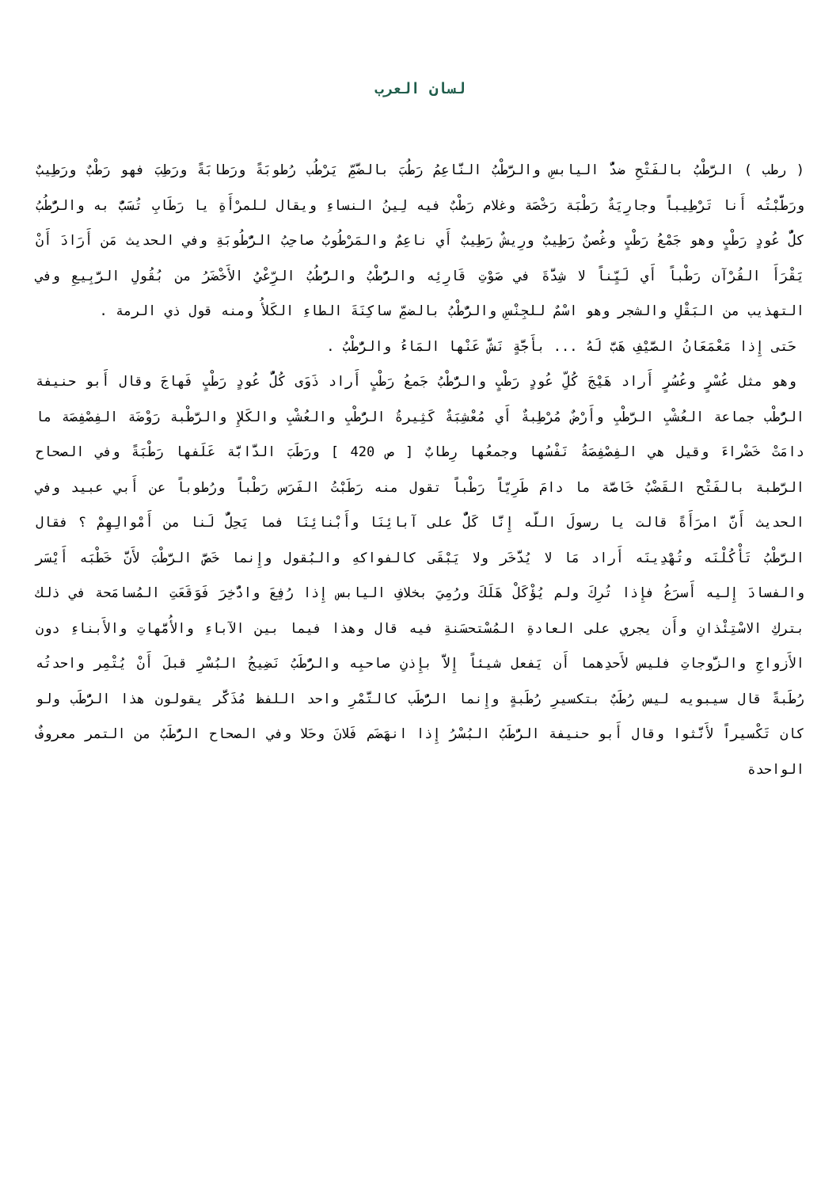لسان العرب
( رطب ) الرَّطْبُ بالفَتْحِ ضدُّ اليابسِ والرَّطْبُ النَّاعِمُ رَطُبَ بالضَّمِّ يَرْطُب رُطوبَةً ورَطابَةً ورَطِبَ فهو رَطْبٌ ورَطِيبٌ ورَطَّبْتُه أَنا تَرْطِيباً وجارِيَةٌ رَطْبَة رَخْصَة وغلام رَطْبٌ فيه لِينُ النساءِ ويقال للمرْأَةِ يا رَطَابِ تُسَبُّ به والرُّطُبُ كلُّ عُودٍ رَطْبٍ وهو جَمْعُ رَطْبٍ وغُصنٌ رَطِيبٌ ورِيشٌ رَطِيبٌ أَي ناعِمٌ والمَرْطُوبُ صاحِبُ الرُّطُوبَةِ وفي الحديث مَن أَرَادَ أَنْ يَقْرَأَ القُرْآن رَطْباً أَي لَيِّناً لا شِدَّةَ في صَوْتِ قَارِئِه والرُّطْبُ والرُّطُبُ الرِّعْيُ الأَخْضَرُ من بُقُولِ الرَّبِيعِ وفي التهذيب من البَقْلِ والشجر وهو اسْمٌ للجِنْسِ والرُّطْبُ بالضمِّ ساكِنَةَ الطاءِ الكَلأُ ومنه قول ذي الرمة .
حَتى إِذا مَعْمَعَانُ الصَّيْفِ هَبَّ لَهُ ... بأَجَّةٍ نَشَّ عَنْها المَاءُ والرُّطْبُ .
وهو مثل عُسْرٍ وعُسُرٍ أَراد هَيْجَ كُلِّ عُودٍ رَطْبٍ والرُّطْبُ جَمعُ رَطْبٍ أَراد ذَوَى كُلُّ عُودٍ رَطْبٍ فَهاجَ وقال أَبو حنيفة الرُّطْب جماعة العُشْبِ الرَّطْبِ وأَرْضٌ مُرْطِبةٌ أَي مُعْشِبَةٌ كَثِيرةُ الرُّطْبِ والعُشْبِ والكَلإِ والرَّطْبة رَوْضَة الفِصْفِصَة ما دامَتْ خَضْراءَ وقيل هي الفِصْفِصَةُ نَفْسُها وجمعُها رِطابٌ [ ص 420 ] ورَطَبَ الدَّابَّة عَلَفها رَطْبَةً وفي الصحاح الرَّطبة بالفَتْح القَضْبُ خَاصَّة ما دامَ طَرِيّاً رَطْباً تقول منه رَطَبْتُ الفَرَس رَطْباً ورُطوباً عن أَبي عبيد وفي الحديث أَنَّ امرَأَةً قالت يا رسولَ اللّه إِنَّا كَلٌّ على آبائِنَا وأَبْنائِنَا فما يَحِلُّ لَنا من أَمْوالِهِمْ ؟ فقال الرَّطْبُ تَأْكُلْنَه وتُهْدِينَه أَراد مَا لا يُدَّخَر ولا يَبْقَى كالفواكهِ والبُقول وإِنما خَصَّ الرَّطْبَ لأَنَّ خَطْبَه أَيْسَر والفسادَ إِليه أَسرَعُ فإِذا تُرِكَ ولم يُؤْكَلْ هَلَكَ ورُمِيَ بخلافِ اليابس إِذا رُفِعَ وادُّخِرَ فَوَقَعَتِ المُسامَحة في ذلك بتركِ الاسْتِئْذانِ وأَن يجري على العادةِ المُسْتحسَنةِ فيه قال وهذا فيما بين الآباءِ والأُمَّهاتِ والأَبناءِ دون الأَزواجِ والزَّوجاتِ فليس لأَحدِهما أَن يَفعل شيئاً إِلاَّ بإِذنِ صاحبِه والرُّطَبُ نَضِيجُ البُسْرِ قبلَ أَنْ يُتْمِر واحدتُه رُطَبةً قال سيبويه ليس رُطَبٌ بتكسيرِ رُطَبةٍ وإِنما الرُّطَب كالتَّمْرِ واحد اللفظ مُذَكَّر يقولون هذا الرُّطَب ولو كان تَكْسيراً لأَنَّثوا وقال أَبو حنيفة الرُّطَبُ البُسْرُ إِذا انهَضَم فَلانَ وحَلا وفي الصحاح الرُّطَبُ من التمر معروفٌ الواحدة